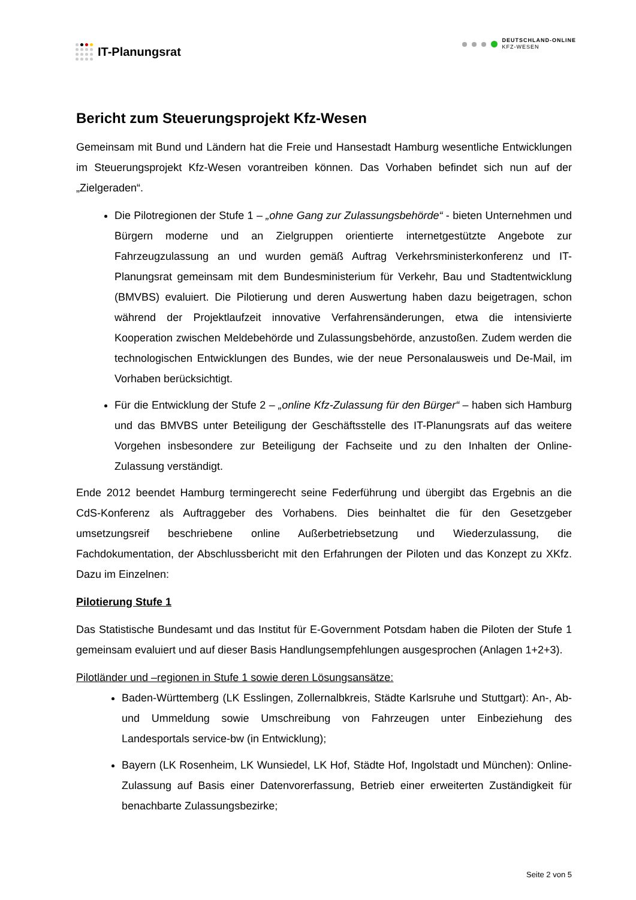IT-Planungsrat
DEUTSCHLAND-ONLINE
KFZ-WESEN
Bericht zum Steuerungsprojekt Kfz-Wesen
Gemeinsam mit Bund und Ländern hat die Freie und Hansestadt Hamburg wesentliche Entwicklungen im Steuerungsprojekt Kfz-Wesen vorantreiben können. Das Vorhaben befindet sich nun auf der „Zielgeraden“.
Die Pilotregionen der Stufe 1 – „ohne Gang zur Zulassungsbehörde“ - bieten Unternehmen und Bürgern moderne und an Zielgruppen orientierte internetgestützte Angebote zur Fahrzeugzulassung an und wurden gemäß Auftrag Verkehrsministerkonferenz und IT-Planungsrat gemeinsam mit dem Bundesministerium für Verkehr, Bau und Stadtentwicklung (BMVBS) evaluiert. Die Pilotierung und deren Auswertung haben dazu beigetragen, schon während der Projektlaufzeit innovative Verfahrensänderungen, etwa die intensivierte Kooperation zwischen Meldebehörde und Zulassungsbehörde, anzustoßen. Zudem werden die technologischen Entwicklungen des Bundes, wie der neue Personalausweis und De-Mail, im Vorhaben berücksichtigt.
Für die Entwicklung der Stufe 2 – „online Kfz-Zulassung für den Bürger“ – haben sich Hamburg und das BMVBS unter Beteiligung der Geschäftsstelle des IT-Planungsrats auf das weitere Vorgehen insbesondere zur Beteiligung der Fachseite und zu den Inhalten der Online-Zulassung verständigt.
Ende 2012 beendet Hamburg termingerecht seine Federführung und übergibt das Ergebnis an die CdS-Konferenz als Auftraggeber des Vorhabens. Dies beinhaltet die für den Gesetzgeber umsetzungsreif beschriebene online Außerbetriebsetzung und Wiederzulassung, die Fachdokumentation, der Abschlussbericht mit den Erfahrungen der Piloten und das Konzept zu XKfz. Dazu im Einzelnen:
Pilotierung Stufe 1
Das Statistische Bundesamt und das Institut für E-Government Potsdam haben die Piloten der Stufe 1 gemeinsam evaluiert und auf dieser Basis Handlungsempfehlungen ausgesprochen (Anlagen 1+2+3).
Pilotländer und –regionen in Stufe 1 sowie deren Lösungsansätze:
Baden-Württemberg (LK Esslingen, Zollernalbkreis, Städte Karlsruhe und Stuttgart): An-, Ab- und Ummeldung sowie Umschreibung von Fahrzeugen unter Einbeziehung des Landesportals service-bw (in Entwicklung);
Bayern (LK Rosenheim, LK Wunsiedel, LK Hof, Städte Hof, Ingolstadt und München): Online-Zulassung auf Basis einer Datenvorerfassung, Betrieb einer erweiterten Zuständigkeit für benachbarte Zulassungsbezirke;
Seite 2 von 5